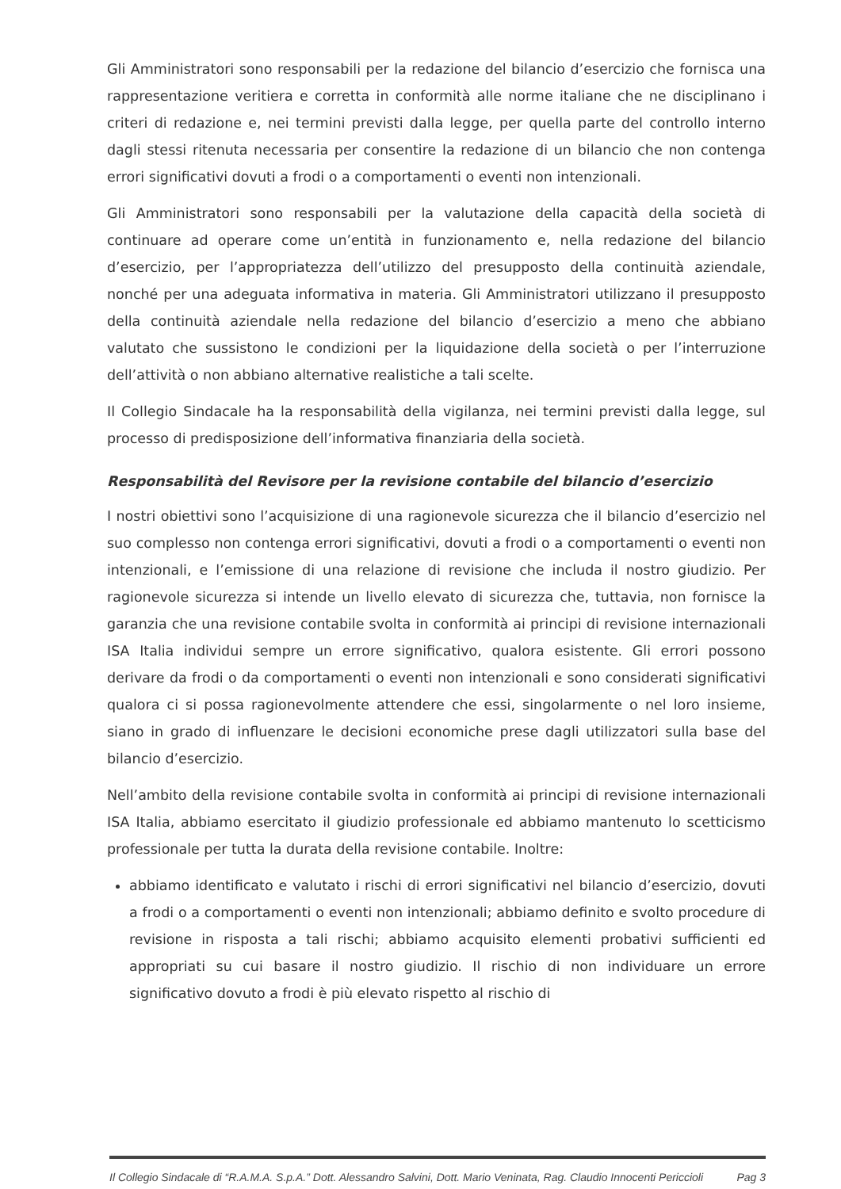Gli Amministratori sono responsabili per la redazione del bilancio d’esercizio che fornisca una rappresentazione veritiera e corretta in conformità alle norme italiane che ne disciplinano i criteri di redazione e, nei termini previsti dalla legge, per quella parte del controllo interno dagli stessi ritenuta necessaria per consentire la redazione di un bilancio che non contenga errori significativi dovuti a frodi o a comportamenti o eventi non intenzionali.
Gli Amministratori sono responsabili per la valutazione della capacità della società di continuare ad operare come un’entità in funzionamento e, nella redazione del bilancio d’esercizio, per l’appropriatezza dell’utilizzo del presupposto della continuità aziendale, nonché per una adeguata informativa in materia. Gli Amministratori utilizzano il presupposto della continuità aziendale nella redazione del bilancio d’esercizio a meno che abbiano valutato che sussistono le condizioni per la liquidazione della società o per l’interruzione dell’attività o non abbiano alternative realistiche a tali scelte.
Il Collegio Sindacale ha la responsabilità della vigilanza, nei termini previsti dalla legge, sul processo di predisposizione dell’informativa finanziaria della società.
Responsabilità del Revisore per la revisione contabile del bilancio d’esercizio
I nostri obiettivi sono l’acquisizione di una ragionevole sicurezza che il bilancio d’esercizio nel suo complesso non contenga errori significativi, dovuti a frodi o a comportamenti o eventi non intenzionali, e l’emissione di una relazione di revisione che includa il nostro giudizio. Per ragionevole sicurezza si intende un livello elevato di sicurezza che, tuttavia, non fornisce la garanzia che una revisione contabile svolta in conformità ai principi di revisione internazionali ISA Italia individui sempre un errore significativo, qualora esistente. Gli errori possono derivare da frodi o da comportamenti o eventi non intenzionali e sono considerati significativi qualora ci si possa ragionevolmente attendere che essi, singolarmente o nel loro insieme, siano in grado di influenzare le decisioni economiche prese dagli utilizzatori sulla base del bilancio d’esercizio.
Nell’ambito della revisione contabile svolta in conformità ai principi di revisione internazionali ISA Italia, abbiamo esercitato il giudizio professionale ed abbiamo mantenuto lo scetticismo professionale per tutta la durata della revisione contabile. Inoltre:
abbiamo identificato e valutato i rischi di errori significativi nel bilancio d’esercizio, dovuti a frodi o a comportamenti o eventi non intenzionali; abbiamo definito e svolto procedure di revisione in risposta a tali rischi; abbiamo acquisito elementi probativi sufficienti ed appropriati su cui basare il nostro giudizio. Il rischio di non individuare un errore significativo dovuto a frodi è più elevato rispetto al rischio di
Il Collegio Sindacale di “R.A.M.A. S.p.A.” Dott. Alessandro Salvini, Dott. Mario Veninata, Rag. Claudio Innocenti Periccioli Pag 3